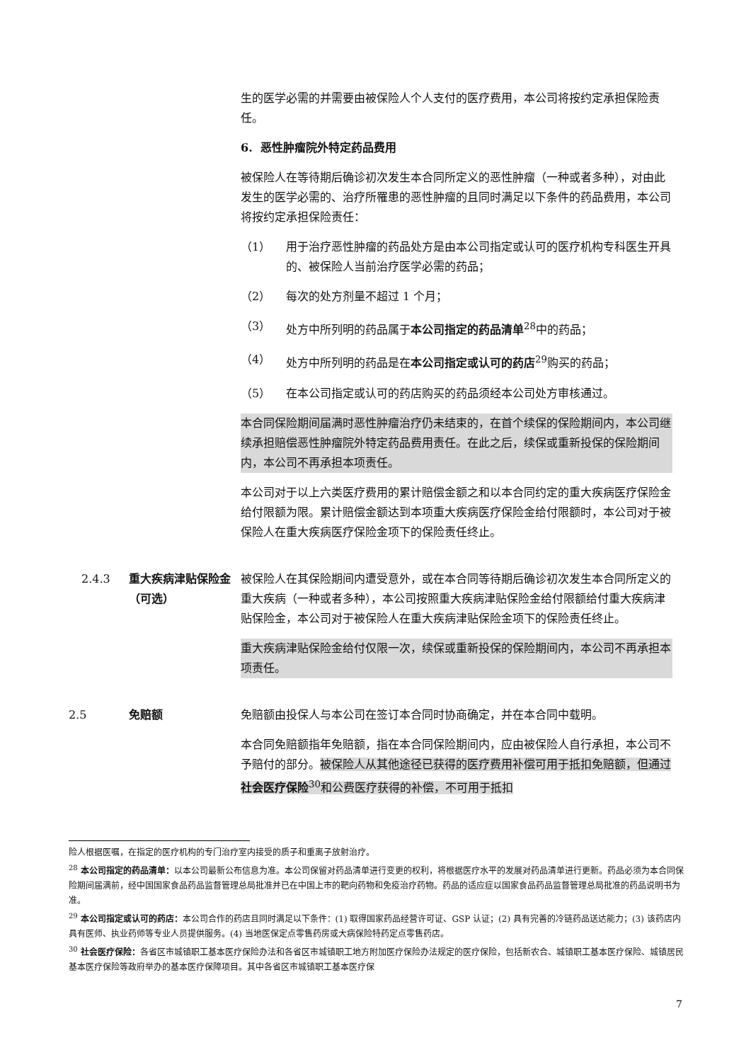生的医学必需的并需要由被保险人个人支付的医疗费用，本公司将按约定承担保险责任。
6. 恶性肿瘤院外特定药品费用
被保险人在等待期后确诊初次发生本合同所定义的恶性肿瘤（一种或者多种），对由此发生的医学必需的、治疗所罹患的恶性肿瘤的且同时满足以下条件的药品费用，本公司将按约定承担保险责任：
（1） 用于治疗恶性肿瘤的药品处方是由本公司指定或认可的医疗机构专科医生开具的、被保险人当前治疗医学必需的药品；
（2） 每次的处方剂量不超过 1 个月；
（3） 处方中所列明的药品属于本公司指定的药品清单<sup>28</sup>中的药品；
（4） 处方中所列明的药品是在本公司指定或认可的药店<sup>29</sup>购买的药品；
（5） 在本公司指定或认可的药店购买的药品须经本公司处方审核通过。
本合同保险期间届满时恶性肿瘤治疗仍未结束的，在首个续保的保险期间内，本公司继续承担赔偿恶性肿瘤院外特定药品费用责任。在此之后，续保或重新投保的保险期间内，本公司不再承担本项责任。
本公司对于以上六类医疗费用的累计赔偿金额之和以本合同约定的重大疾病医疗保险金给付限额为限。累计赔偿金额达到本项重大疾病医疗保险金给付限额时，本公司对于被保险人在重大疾病医疗保险金项下的保险责任终止。
2.4.3 重大疾病津贴保险金（可选）
被保险人在其保险期间内遭受意外，或在本合同等待期后确诊初次发生本合同所定义的重大疾病（一种或者多种），本公司按照重大疾病津贴保险金给付限额给付重大疾病津贴保险金，本公司对于被保险人在重大疾病津贴保险金项下的保险责任终止。
重大疾病津贴保险金给付仅限一次，续保或重新投保的保险期间内，本公司不再承担本项责任。
2.5 免赔额 免赔额由投保人与本公司在签订本合同时协商确定，并在本合同中载明。
本合同免赔额指年免赔额，指在本合同保险期间内，应由被保险人自行承担，本公司不予赔付的部分。被保险人从其他途径已获得的医疗费用补偿可用于抵扣免赔额，但通过社会医疗保险<sup>30</sup>和公费医疗获得的补偿，不可用于抵扣
险人根据医嘱，在指定的医疗机构的专门治疗室内接受的质子和重离子放射治疗。
<sup>28</sup> 本公司指定的药品清单：以本公司最新公布信息为准。本公司保留对药品清单进行变更的权利，将根据医疗水平的发展对药品清单进行更新。药品必须为本合同保险期间届满前，经中国国家食品药品监督管理总局批准并已在中国上市的靶向药物和免疫治疗药物。药品的适应症以国家食品药品监督管理总局批准的药品说明书为准。
<sup>29</sup> 本公司指定或认可的药店：本公司合作的药店且同时满足以下条件：(1) 取得国家药品经营许可证、GSP 认证；(2) 具有完善的冷链药品送达能力；(3) 该药店内具有医师、执业药师等专业人员提供服务。(4) 当地医保定点零售药房或大病保险特药定点零售药店。
<sup>30</sup> 社会医疗保险：各省区市城镇职工基本医疗保险办法和各省区市城镇职工地方附加医疗保险办法规定的医疗保险，包括新农合、城镇职工基本医疗保险、城镇居民基本医疗保险等政府举办的基本医疗保障项目。其中各省区市城镇职工基本医疗保
7